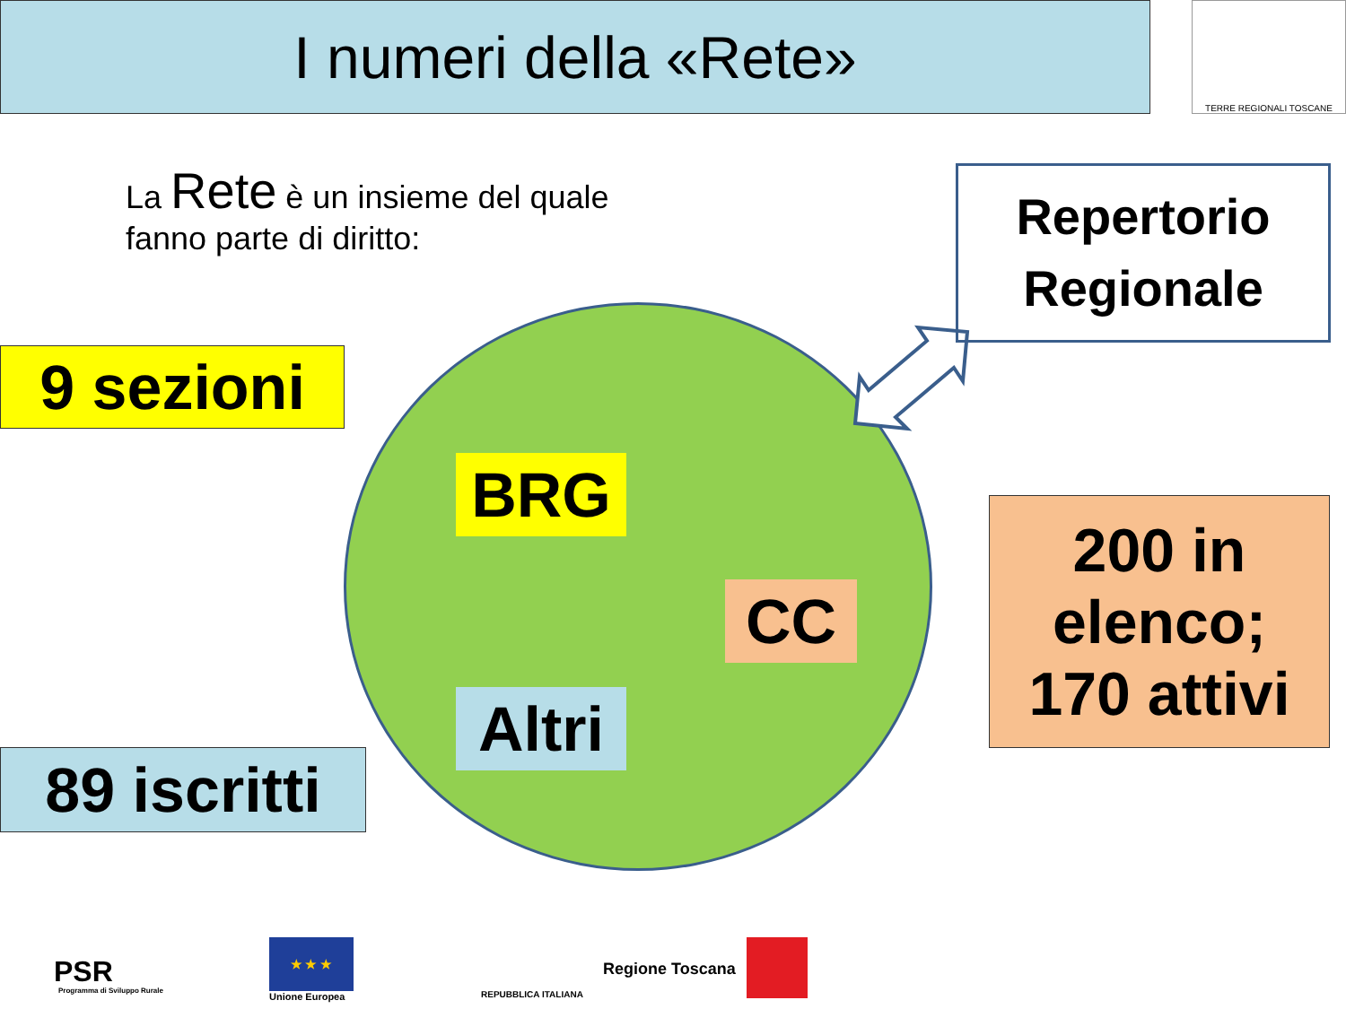I numeri della «Rete» TERRE REGIONALI TOSCANE
La Rete è un insieme del quale
fanno parte di diritto:
Repertorio
Regionale
9 sezioni
BRG
CC
Altri
200 in
elenco;
170 attivi
89 iscritti
PSR
Programma di Sviluppo Rurale
★ ★ ★
Unione Europea REPUBBLICA ITALIANA
Regione Toscana